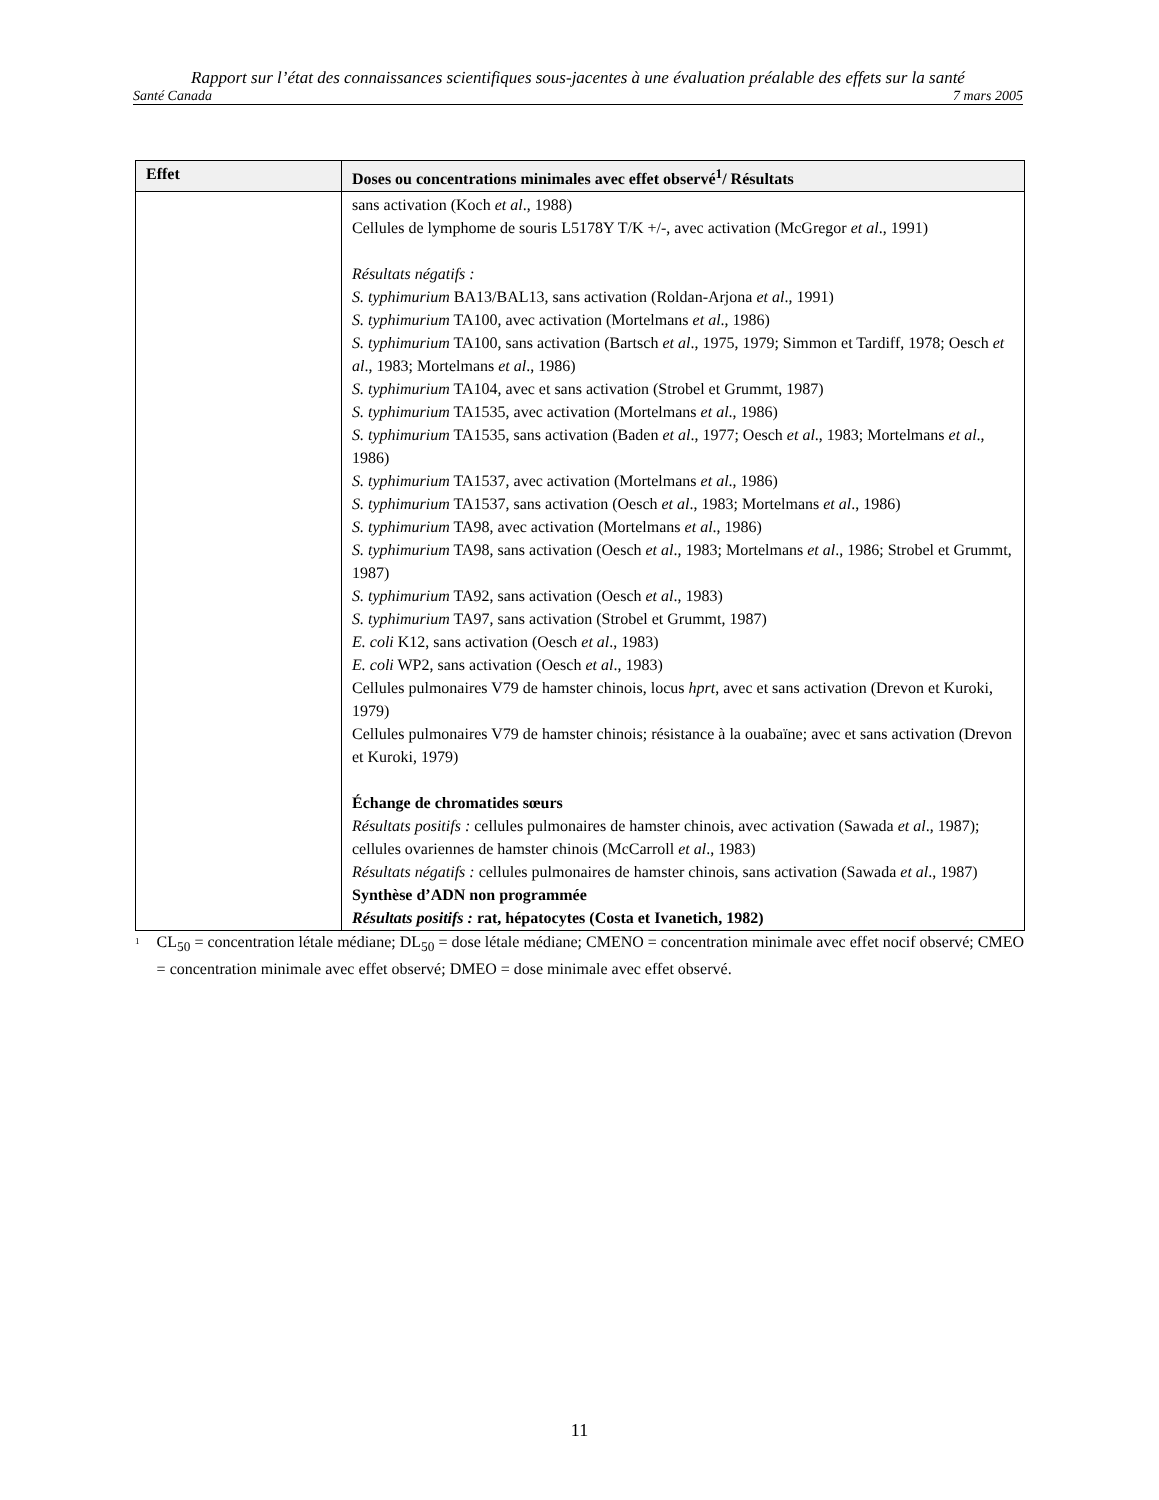Rapport sur l’état des connaissances scientifiques sous-jacentes à une évaluation préalable des effets sur la santé
Santé Canada 7 mars 2005
| Effet | Doses ou concentrations minimales avec effet observé<sup>1</sup>/ Résultats |
| --- | --- |
| | sans activation (Koch et al ., 1988) Cellules de lymphome de souris L5178Y T/K +/-, avec activation (McGregor et al ., 1991) Résultats négatifs : S. typhimurium BA13/BAL13, sans activation (Roldan-Arjona et al ., 1991) S. typhimurium TA100, avec activation (Mortelmans et al ., 1986) S. typhimurium TA100, sans activation (Bartsch et al ., 1975, 1979; Simmon et Tardiff, 1978; Oesch et al ., 1983; Mortelmans et al ., 1986) S. typhimurium TA104, avec et sans activation (Strobel et Grummt, 1987) S. typhimurium TA1535, avec activation (Mortelmans et al ., 1986) S. typhimurium TA1535, sans activation (Baden et al ., 1977; Oesch et al ., 1983; Mortelmans et al ., 1986) S. typhimurium TA1537, avec activation (Mortelmans et al ., 1986) S. typhimurium TA1537, sans activation (Oesch et al ., 1983; Mortelmans et al ., 1986) S. typhimurium TA98, avec activation (Mortelmans et al ., 1986) S. typhimurium TA98, sans activation (Oesch et al ., 1983; Mortelmans et al ., 1986; Strobel et Grummt, 1987) S. typhimurium TA92, sans activation (Oesch et al ., 1983) S. typhimurium TA97, sans activation (Strobel et Grummt, 1987) E. coli K12, sans activation (Oesch et al ., 1983) E. coli WP2, sans activation (Oesch et al ., 1983) Cellules pulmonaires V79 de hamster chinois, locus hprt , avec et sans activation (Drevon et Kuroki, 1979) Cellules pulmonaires V79 de hamster chinois; résistance à la ouabaïne; avec et sans activation (Drevon et Kuroki, 1979) Échange de chromatides sœurs Résultats positifs : cellules pulmonaires de hamster chinois, avec activation (Sawada et al ., 1987); cellules ovariennes de hamster chinois (McCarroll et al ., 1983) Résultats négatifs : cellules pulmonaires de hamster chinois, sans activation (Sawada et al ., 1987) Synthèse d’ADN non programmée Résultats positifs : rat, hépatocytes (Costa et Ivanetich, 1982) |
<sup>1</sup>
CL<sub>50</sub> = concentration létale médiane; DL<sub>50</sub> = dose létale médiane; CMENO = concentration minimale avec effet nocif observé; CMEO = concentration minimale avec effet observé; DMEO = dose minimale avec effet observé.
11